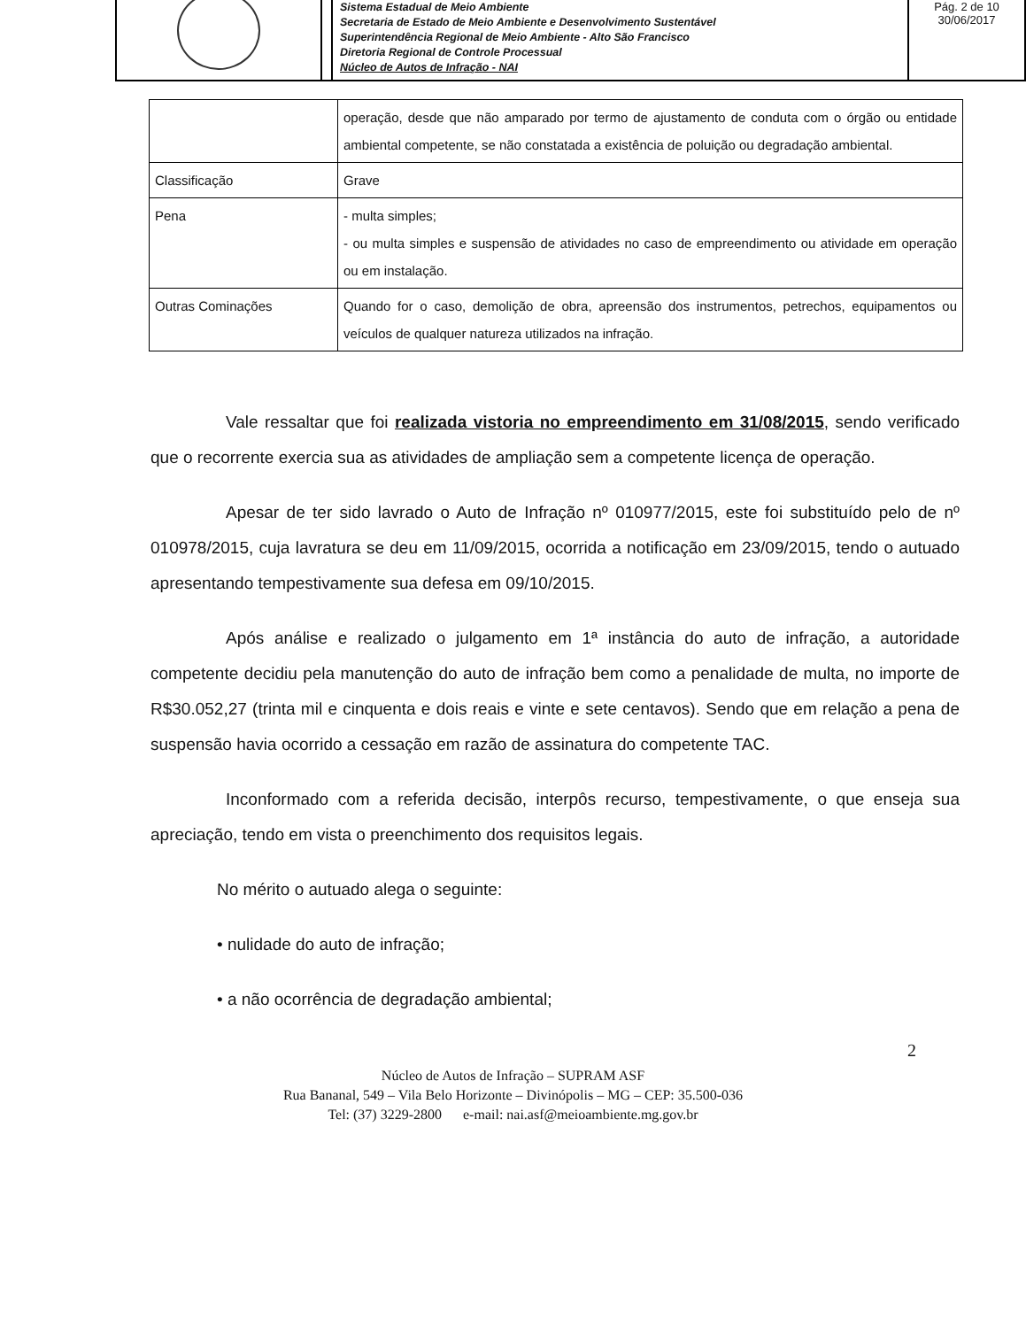Sistema Estadual de Meio Ambiente
Secretaria de Estado de Meio Ambiente e Desenvolvimento Sustentável
Superintendência Regional de Meio Ambiente - Alto São Francisco
Diretoria Regional de Controle Processual
Núcleo de Autos de Infração - NAI
Pág. 2 de 10
30/06/2017
| | operação, desde que não amparado por termo de ajustamento de conduta com o órgão ou entidade ambiental competente, se não constatada a existência de poluição ou degradação ambiental. |
| Classificação | Grave |
| Pena | - multa simples; - ou multa simples e suspensão de atividades no caso de empreendimento ou atividade em operação ou em instalação. |
| Outras Cominações | Quando for o caso, demolição de obra, apreensão dos instrumentos, petrechos, equipamentos ou veículos de qualquer natureza utilizados na infração. |
Vale ressaltar que foi realizada vistoria no empreendimento em 31/08/2015, sendo verificado que o recorrente exercia sua as atividades de ampliação sem a competente licença de operação.
Apesar de ter sido lavrado o Auto de Infração nº 010977/2015, este foi substituído pelo de nº 010978/2015, cuja lavratura se deu em 11/09/2015, ocorrida a notificação em 23/09/2015, tendo o autuado apresentando tempestivamente sua defesa em 09/10/2015.
Após análise e realizado o julgamento em 1ª instância do auto de infração, a autoridade competente decidiu pela manutenção do auto de infração bem como a penalidade de multa, no importe de R$30.052,27 (trinta mil e cinquenta e dois reais e vinte e sete centavos). Sendo que em relação a pena de suspensão havia ocorrido a cessação em razão de assinatura do competente TAC.
Inconformado com a referida decisão, interpôs recurso, tempestivamente, o que enseja sua apreciação, tendo em vista o preenchimento dos requisitos legais.
No mérito o autuado alega o seguinte:
• nulidade do auto de infração;
• a não ocorrência de degradação ambiental;
2
Núcleo de Autos de Infração – SUPRAM ASF
Rua Bananal, 549 – Vila Belo Horizonte – Divinópolis – MG – CEP: 35.500-036
Tel: (37) 3229-2800 e-mail: nai.asf@meioambiente.mg.gov.br